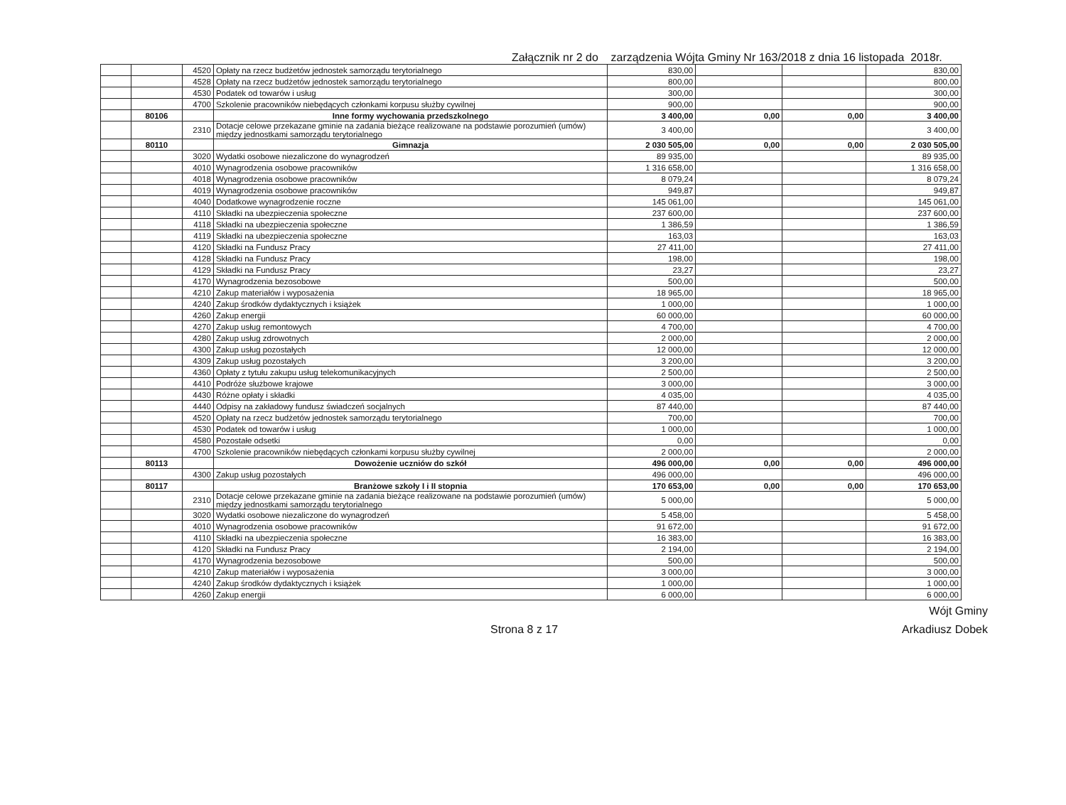Załącznik nr 2 do zarządzenia Wójta Gminy Nr 163/2018 z dnia 16 listopada 2018r.
| | | 4520 | Opłaty na rzecz budżetów jednostek samorządu terytorialnego | 830,00 | | | 830,00 |
| | | 4528 | Opłaty na rzecz budżetów jednostek samorządu terytorialnego | 800,00 | | | 800,00 |
| | | 4530 | Podatek od towarów i usług | 300,00 | | | 300,00 |
| | | 4700 | Szkolenie pracowników niebędących członkami korpusu służby cywilnej | 900,00 | | | 900,00 |
| | 80106 | | Inne formy wychowania przedszkolnego | 3 400,00 | 0,00 | 0,00 | 3 400,00 |
| | | 2310 | Dotacje celowe przekazane gminie na zadania bieżące realizowane na podstawie porozumień (umów) między jednostkami samorządu terytorialnego | 3 400,00 | | | 3 400,00 |
| | 80110 | | Gimnazja | 2 030 505,00 | 0,00 | 0,00 | 2 030 505,00 |
| | | 3020 | Wydatki osobowe niezaliczone do wynagrodzeń | 89 935,00 | | | 89 935,00 |
| | | 4010 | Wynagrodzenia osobowe pracowników | 1 316 658,00 | | | 1 316 658,00 |
| | | 4018 | Wynagrodzenia osobowe pracowników | 8 079,24 | | | 8 079,24 |
| | | 4019 | Wynagrodzenia osobowe pracowników | 949,87 | | | 949,87 |
| | | 4040 | Dodatkowe wynagrodzenie roczne | 145 061,00 | | | 145 061,00 |
| | | 4110 | Składki na ubezpieczenia społeczne | 237 600,00 | | | 237 600,00 |
| | | 4118 | Składki na ubezpieczenia społeczne | 1 386,59 | | | 1 386,59 |
| | | 4119 | Składki na ubezpieczenia społeczne | 163,03 | | | 163,03 |
| | | 4120 | Składki na Fundusz Pracy | 27 411,00 | | | 27 411,00 |
| | | 4128 | Składki na Fundusz Pracy | 198,00 | | | 198,00 |
| | | 4129 | Składki na Fundusz Pracy | 23,27 | | | 23,27 |
| | | 4170 | Wynagrodzenia bezosobowe | 500,00 | | | 500,00 |
| | | 4210 | Zakup materiałów i wyposażenia | 18 965,00 | | | 18 965,00 |
| | | 4240 | Zakup środków dydaktycznych i książek | 1 000,00 | | | 1 000,00 |
| | | 4260 | Zakup energii | 60 000,00 | | | 60 000,00 |
| | | 4270 | Zakup usług remontowych | 4 700,00 | | | 4 700,00 |
| | | 4280 | Zakup usług zdrowotnych | 2 000,00 | | | 2 000,00 |
| | | 4300 | Zakup usług pozostałych | 12 000,00 | | | 12 000,00 |
| | | 4309 | Zakup usług pozostałych | 3 200,00 | | | 3 200,00 |
| | | 4360 | Opłaty z tytułu zakupu usług telekomunikacyjnych | 2 500,00 | | | 2 500,00 |
| | | 4410 | Podróże służbowe krajowe | 3 000,00 | | | 3 000,00 |
| | | 4430 | Różne opłaty i składki | 4 035,00 | | | 4 035,00 |
| | | 4440 | Odpisy na zakładowy fundusz świadczeń socjalnych | 87 440,00 | | | 87 440,00 |
| | | 4520 | Opłaty na rzecz budżetów jednostek samorządu terytorialnego | 700,00 | | | 700,00 |
| | | 4530 | Podatek od towarów i usług | 1 000,00 | | | 1 000,00 |
| | | 4580 | Pozostałe odsetki | 0,00 | | | 0,00 |
| | | 4700 | Szkolenie pracowników niebędących członkami korpusu służby cywilnej | 2 000,00 | | | 2 000,00 |
| | 80113 | | Dowożenie uczniów do szkół | 496 000,00 | 0,00 | 0,00 | 496 000,00 |
| | | 4300 | Zakup usług pozostałych | 496 000,00 | | | 496 000,00 |
| | 80117 | | Branżowe szkoły I i II stopnia | 170 653,00 | 0,00 | 0,00 | 170 653,00 |
| | | 2310 | Dotacje celowe przekazane gminie na zadania bieżące realizowane na podstawie porozumień (umów) między jednostkami samorządu terytorialnego | 5 000,00 | | | 5 000,00 |
| | | 3020 | Wydatki osobowe niezaliczone do wynagrodzeń | 5 458,00 | | | 5 458,00 |
| | | 4010 | Wynagrodzenia osobowe pracowników | 91 672,00 | | | 91 672,00 |
| | | 4110 | Składki na ubezpieczenia społeczne | 16 383,00 | | | 16 383,00 |
| | | 4120 | Składki na Fundusz Pracy | 2 194,00 | | | 2 194,00 |
| | | 4170 | Wynagrodzenia bezosobowe | 500,00 | | | 500,00 |
| | | 4210 | Zakup materiałów i wyposażenia | 3 000,00 | | | 3 000,00 |
| | | 4240 | Zakup środków dydaktycznych i książek | 1 000,00 | | | 1 000,00 |
| | | 4260 | Zakup energii | 6 000,00 | | | 6 000,00 |
Wójt Gminy
Strona 8 z 17 Arkadiusz Dobek